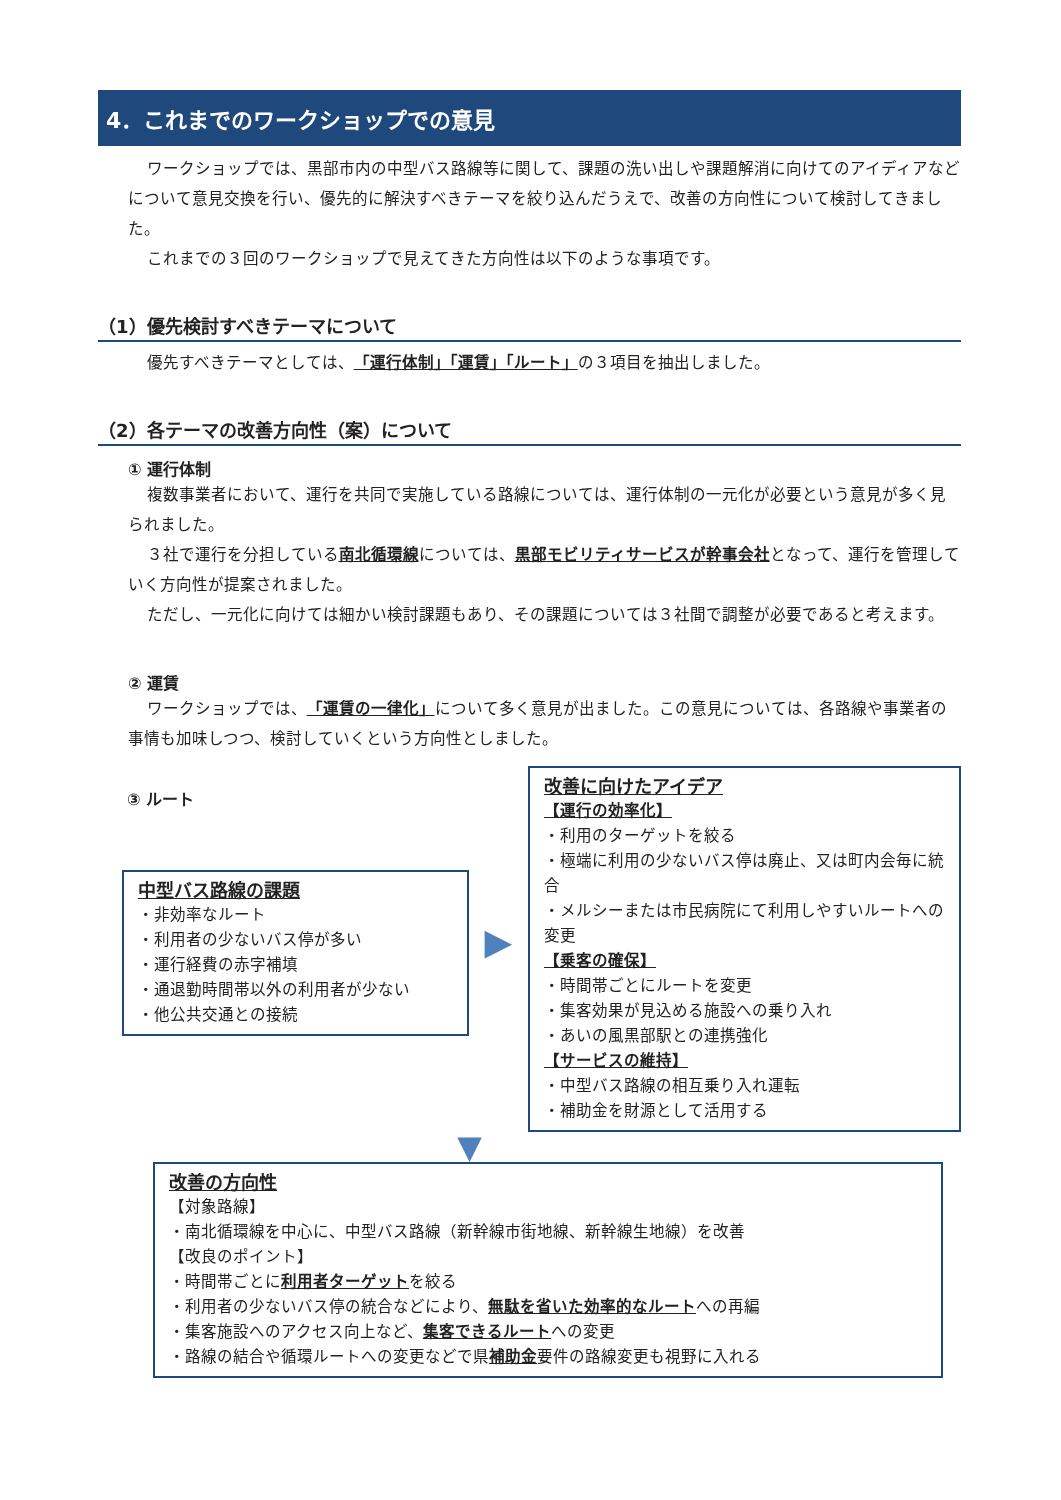4．これまでのワークショップでの意見
ワークショップでは、黒部市内の中型バス路線等に関して、課題の洗い出しや課題解消に向けてのアイディアなどについて意見交換を行い、優先的に解決すべきテーマを絞り込んだうえで、改善の方向性について検討してきました。
これまでの３回のワークショップで見えてきた方向性は以下のような事項です。
（1）優先検討すべきテーマについて
優先すべきテーマとしては、「運行体制」「運賃」「ルート」の３項目を抽出しました。
（2）各テーマの改善方向性（案）について
① 運行体制
複数事業者において、運行を共同で実施している路線については、運行体制の一元化が必要という意見が多く見られました。
３社で運行を分担している南北循環線については、黒部モビリティサービスが幹事会社となって、運行を管理していく方向性が提案されました。
ただし、一元化に向けては細かい検討課題もあり、その課題については３社間で調整が必要であると考えます。
② 運賃
ワークショップでは、「運賃の一律化」について多く意見が出ました。この意見については、各路線や事業者の事情も加味しつつ、検討していくという方向性としました。
③ ルート
中型バス路線の課題
・非効率なルート
・利用者の少ないバス停が多い
・運行経費の赤字補填
・通退勤時間帯以外の利用者が少ない
・他公共交通との接続
▶
改善に向けたアイデア
【運行の効率化】
・利用のターゲットを絞る
・極端に利用の少ないバス停は廃止、又は町内会毎に統合
・メルシーまたは市民病院にて利用しやすいルートへの変更
【乗客の確保】
・時間帯ごとにルートを変更
・集客効果が見込める施設への乗り入れ
・あいの風黒部駅との連携強化
【サービスの維持】
・中型バス路線の相互乗り入れ運転
・補助金を財源として活用する
▼
改善の方向性
【対象路線】
・南北循環線を中心に、中型バス路線（新幹線市街地線、新幹線生地線）を改善
【改良のポイント】
・時間帯ごとに利用者ターゲットを絞る
・利用者の少ないバス停の統合などにより、無駄を省いた効率的なルートへの再編
・集客施設へのアクセス向上など、集客できるルートへの変更
・路線の結合や循環ルートへの変更などで県補助金要件の路線変更も視野に入れる